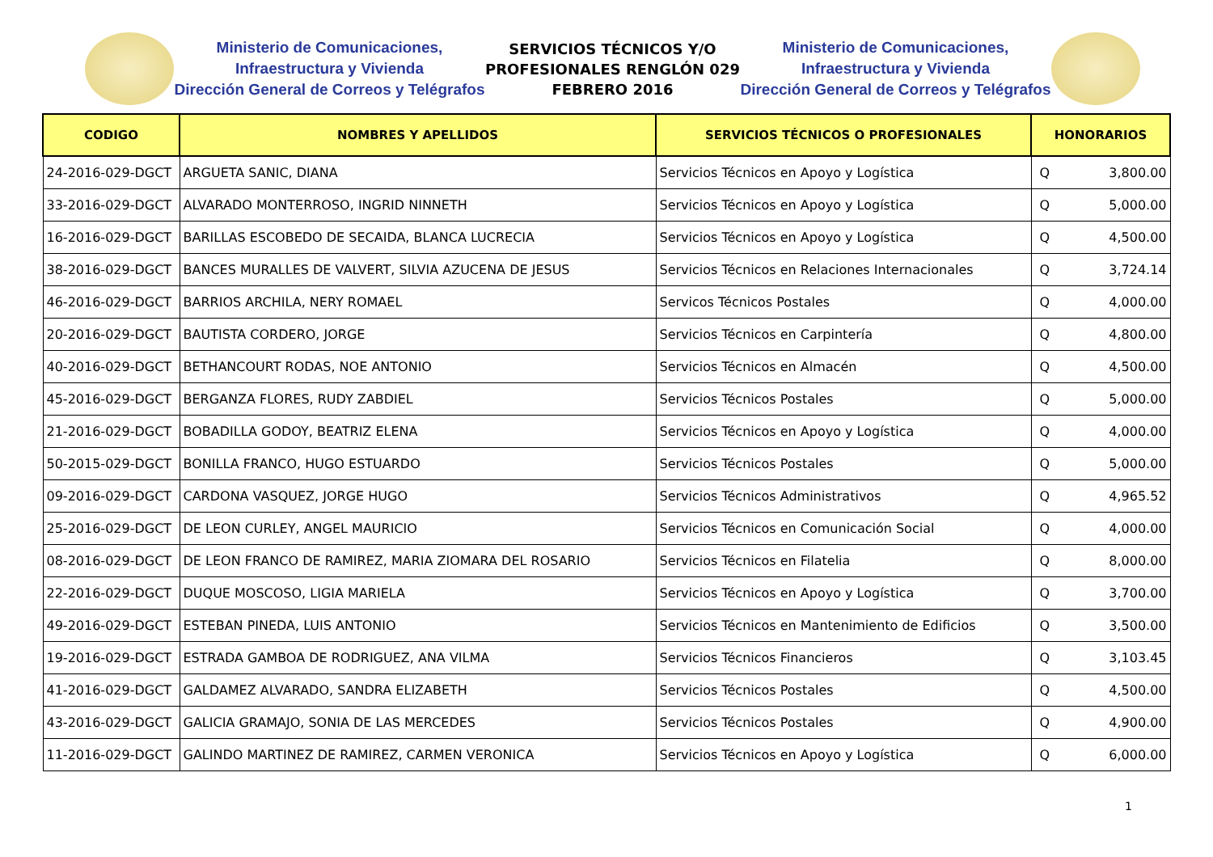Ministerio de Comunicaciones,
Infraestructura y Vivienda
Dirección General de Correos y Telégrafos
SERVICIOS TÉCNICOS Y/O
PROFESIONALES RENGLÓN 029
FEBRERO 2016
Ministerio de Comunicaciones,
Infraestructura y Vivienda
Dirección General de Correos y Telégrafos
| CODIGO | NOMBRES Y APELLIDOS | SERVICIOS TÉCNICOS O PROFESIONALES | HONORARIOS | |
| --- | --- | --- | --- | --- |
| 24-2016-029-DGCT | ARGUETA SANIC, DIANA | Servicios Técnicos en Apoyo y Logística | Q | 3,800.00 |
| 33-2016-029-DGCT | ALVARADO MONTERROSO, INGRID NINNETH | Servicios Técnicos en Apoyo y Logística | Q | 5,000.00 |
| 16-2016-029-DGCT | BARILLAS ESCOBEDO DE SECAIDA, BLANCA LUCRECIA | Servicios Técnicos en Apoyo y Logística | Q | 4,500.00 |
| 38-2016-029-DGCT | BANCES MURALLES DE VALVERT, SILVIA AZUCENA DE JESUS | Servicios Técnicos en Relaciones Internacionales | Q | 3,724.14 |
| 46-2016-029-DGCT | BARRIOS ARCHILA, NERY ROMAEL | Servicos Técnicos Postales | Q | 4,000.00 |
| 20-2016-029-DGCT | BAUTISTA CORDERO, JORGE | Servicios Técnicos en Carpintería | Q | 4,800.00 |
| 40-2016-029-DGCT | BETHANCOURT RODAS, NOE ANTONIO | Servicios Técnicos en Almacén | Q | 4,500.00 |
| 45-2016-029-DGCT | BERGANZA FLORES, RUDY ZABDIEL | Servicios Técnicos Postales | Q | 5,000.00 |
| 21-2016-029-DGCT | BOBADILLA GODOY, BEATRIZ ELENA | Servicios Técnicos en Apoyo y Logística | Q | 4,000.00 |
| 50-2015-029-DGCT | BONILLA FRANCO, HUGO ESTUARDO | Servicios Técnicos Postales | Q | 5,000.00 |
| 09-2016-029-DGCT | CARDONA VASQUEZ, JORGE HUGO | Servicios Técnicos Administrativos | Q | 4,965.52 |
| 25-2016-029-DGCT | DE LEON CURLEY, ANGEL MAURICIO | Servicios Técnicos en Comunicación Social | Q | 4,000.00 |
| 08-2016-029-DGCT | DE LEON FRANCO DE RAMIREZ, MARIA ZIOMARA DEL ROSARIO | Servicios Técnicos en Filatelia | Q | 8,000.00 |
| 22-2016-029-DGCT | DUQUE MOSCOSO, LIGIA MARIELA | Servicios Técnicos en Apoyo y Logística | Q | 3,700.00 |
| 49-2016-029-DGCT | ESTEBAN PINEDA, LUIS ANTONIO | Servicios Técnicos en Mantenimiento de Edificios | Q | 3,500.00 |
| 19-2016-029-DGCT | ESTRADA GAMBOA DE RODRIGUEZ, ANA VILMA | Servicios Técnicos Financieros | Q | 3,103.45 |
| 41-2016-029-DGCT | GALDAMEZ ALVARADO, SANDRA ELIZABETH | Servicios Técnicos Postales | Q | 4,500.00 |
| 43-2016-029-DGCT | GALICIA GRAMAJO, SONIA DE LAS MERCEDES | Servicios Técnicos Postales | Q | 4,900.00 |
| 11-2016-029-DGCT | GALINDO MARTINEZ DE RAMIREZ, CARMEN VERONICA | Servicios Técnicos en Apoyo y Logística | Q | 6,000.00 |
1